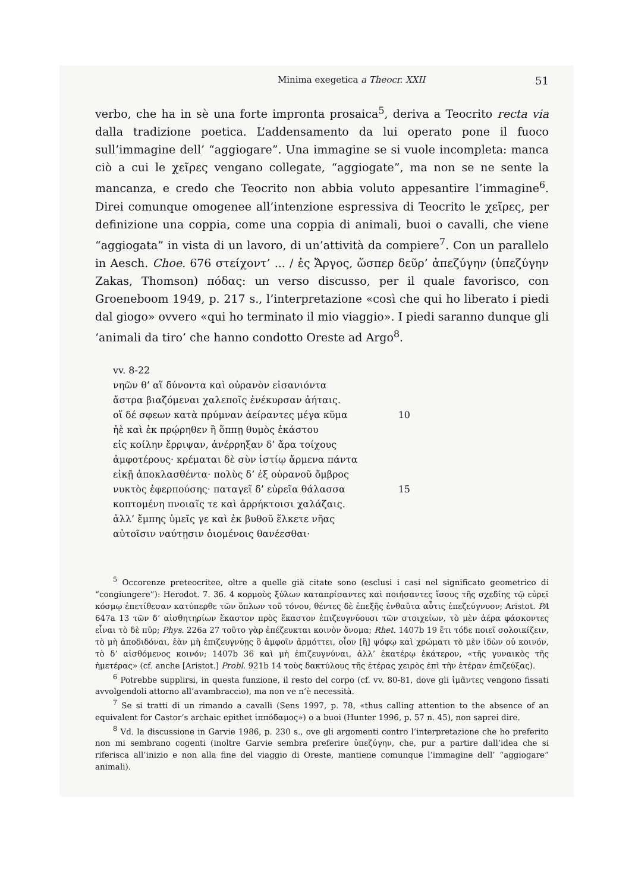Minima exegetica a Theocr. XXII 51
verbo, che ha in sè una forte impronta prosaica<sup>5</sup>, deriva a Teocrito recta via dalla tradizione poetica. L’addensamento da lui operato pone il fuoco sull’immagine dell’ “aggiogare”. Una immagine se si vuole incompleta: manca ciò a cui le χεῖρες vengano collegate, “aggiogate”, ma non se ne sente la mancanza, e credo che Teocrito non abbia voluto appesantire l’immagine<sup>6</sup>. Direi comunque omogenee all’intenzione espressiva di Teocrito le χεῖρες, per definizione una coppia, come una coppia di animali, buoi o cavalli, che viene “aggiogata” in vista di un lavoro, di un’attività da compiere<sup>7</sup>. Con un parallelo in Aesch. Choe. 676 στείχοντ’ ... / ἐς Ἄργος, ὥσπερ δεῦρ’ ἀπεζύγην (ὑπεζύγην Zakas, Thomson) πόδας: un verso discusso, per il quale favorisco, con Groeneboom 1949, p. 217 s., l’interpretazione «così che qui ho liberato i piedi dal giogo» ovvero «qui ho terminato il mio viaggio». I piedi saranno dunque gli ‘animali da tiro’ che hanno condotto Oreste ad Argo<sup>8</sup>.
vv. 8-22
νηῶν θ’ αἵ δύνοντα καὶ οὐρανὸν εἰσανιόντα
ἄστρα βιαζόμεναι χαλεποῖς ἐνέκυρσαν ἀήταις.
οἵ δέ σφεων κατὰ πρύμναν ἀείραντες μέγα κῦμα 10
ἠὲ καὶ ἐκ πρῴρηθεν ἢ ὅππῃ θυμὸς ἑκάστου
εἰς κοίλην ἔρριψαν, ἀνέρρηξαν δ’ ἄρα τοίχους
ἀμφοτέρους· κρέμαται δὲ σὺν ἱστίῳ ἄρμενα πάντα
εἰκῇ ἀποκλασθέντα· πολὺς δ’ ἐξ οὐρανοῦ ὄμβρος
νυκτὸς ἐφερπούσης· παταγεῖ δ’ εὐρεῖα θάλασσα 15
κοπτομένη πνοιαῖς τε καὶ ἀρρήκτοισι χαλάζαις.
ἀλλ’ ἔμπης ὑμεῖς γε καὶ ἐκ βυθοῦ ἕλκετε νῆας
αὐτοῖσιν ναύτῃσιν ὀιομένοις θανέεσθαι·
<sup>5</sup> Occorenze preteocritee, oltre a quelle già citate sono (esclusi i casi nel significato geometrico di “congiungere”): Herodot. 7. 36. 4 κορμοὺς ξύλων καταπρίσαντες καὶ ποιήσαντες ἴσους τῆς σχεδίης τῷ εὐρεϊ κόσμῳ ἐπετίθεσαν κατύπερθε τῶν ὅπλων τοῦ τόνου, θέντες δὲ ἐπεξῆς ἐνθαῦτα αὖτις ἐπεζεύγνυον; Aristot. PA 647a 13 τῶν δ’ αἰσθητηρίων ἕκαστον πρὸς ἕκαστον ἐπιζευγνύουσι τῶν στοιχείων, τὸ μὲν ἀέρα φάσκοντες εἶναι τὸ δὲ πῦρ; Phys. 226a 27 τοῦτο γὰρ ἐπέζευκται κοινὸν ὄνομα; Rhet. 1407b 19 ἔτι τόδε ποιεῖ σολοικίζειν, τὸ μὴ ἀποδιδόναι, ἐὰν μὴ ἐπιζευγνύῃς ὃ ἀμφοῖν ἁρμόττει, οἷον [ἢ] ψόφῳ καὶ χρώματι τὸ μὲν ἰδὼν οὐ κοινόν, τὸ δ’ αἰσθόμενος κοινόν; 1407b 36 καὶ μὴ ἐπιζευγνύναι, ἀλλ’ ἑκατέρῳ ἑκάτερον, «τῆς γυναικὸς τῆς ἡμετέρας» (cf. anche [Aristot.] Probl. 921b 14 τοὺς δακτύλους τῆς ἑτέρας χειρὸς ἐπὶ τὴν ἑτέραν ἐπιζεύξας).
<sup>6</sup> Potrebbe supplirsi, in questa funzione, il resto del corpo (cf. vv. 80-81, dove gli ἱμᾶντες vengono fissati avvolgendoli attorno all’avambraccio), ma non ve n’è necessità.
<sup>7</sup> Se si tratti di un rimando a cavalli (Sens 1997, p. 78, «thus calling attention to the absence of an equivalent for Castor’s archaic epithet ἱππόδαμος») o a buoi (Hunter 1996, p. 57 n. 45), non saprei dire.
<sup>8</sup> Vd. la discussione in Garvie 1986, p. 230 s., ove gli argomenti contro l’interpretazione che ho preferito non mi sembrano cogenti (inoltre Garvie sembra preferire ὑπεζύγην, che, pur a partire dall’idea che si riferisca all’inizio e non alla fine del viaggio di Oreste, mantiene comunque l’immagine dell’ “aggiogare” animali).